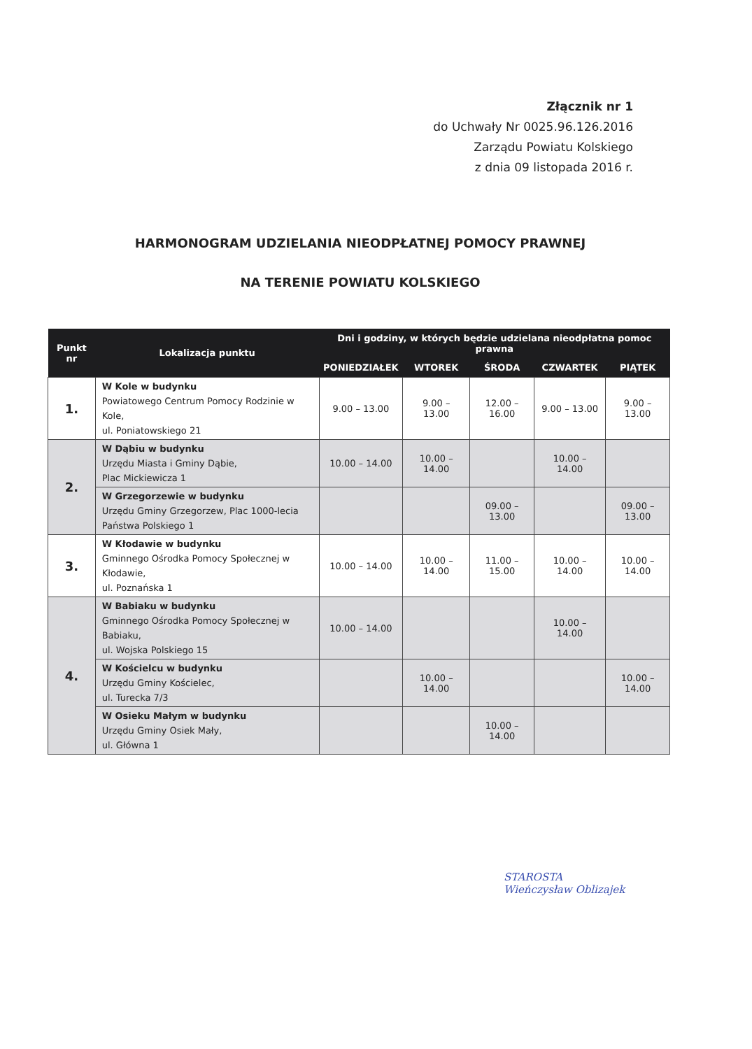Złącznik nr 1
do Uchwały Nr 0025.96.126.2016
Zarządu Powiatu Kolskiego
z dnia 09 listopada 2016 r.
HARMONOGRAM UDZIELANIA NIEODPŁATNEJ POMOCY PRAWNEJ
NA TERENIE POWIATU KOLSKIEGO
| Punkt nr | Lokalizacja punktu | Dni i godziny, w których będzie udzielana nieodpłatna pomoc prawna | | | | |
| --- | --- | --- | --- | --- | --- | --- |
| | | PONIEDZIAŁEK | WTOREK | ŚRODA | CZWARTEK | PIĄTEK |
| 1. | W Kole w budynku Powiatowego Centrum Pomocy Rodzinie w Kole, ul. Poniatowskiego 21 | 9.00 – 13.00 | 9.00 – 13.00 | 12.00 – 16.00 | 9.00 – 13.00 | 9.00 – 13.00 |
| 2. | W Dąbiu w budynku Urzędu Miasta i Gminy Dąbie, Plac Mickiewicza 1 | 10.00 – 14.00 | 10.00 – 14.00 | | 10.00 – 14.00 | |
| | W Grzegorzewie w budynku Urzędu Gminy Grzegorzew, Plac 1000-lecia Państwa Polskiego 1 | | | 09.00 – 13.00 | | 09.00 – 13.00 |
| 3. | W Kłodawie w budynku Gminnego Ośrodka Pomocy Społecznej w Kłodawie, ul. Poznańska 1 | 10.00 – 14.00 | 10.00 – 14.00 | 11.00 – 15.00 | 10.00 – 14.00 | 10.00 – 14.00 |
| 4. | W Babiaku w budynku Gminnego Ośrodka Pomocy Społecznej w Babiaku, ul. Wojska Polskiego 15 | 10.00 – 14.00 | | | 10.00 – 14.00 | |
| | W Kościelcu w budynku Urzędu Gminy Kościelec, ul. Turecka 7/3 | | 10.00 – 14.00 | | | 10.00 – 14.00 |
| | W Osieku Małym w budynku Urzędu Gminy Osiek Mały, ul. Główna 1 | | | 10.00 – 14.00 | | |
STAROSTA
Wieńczysław Oblizajek